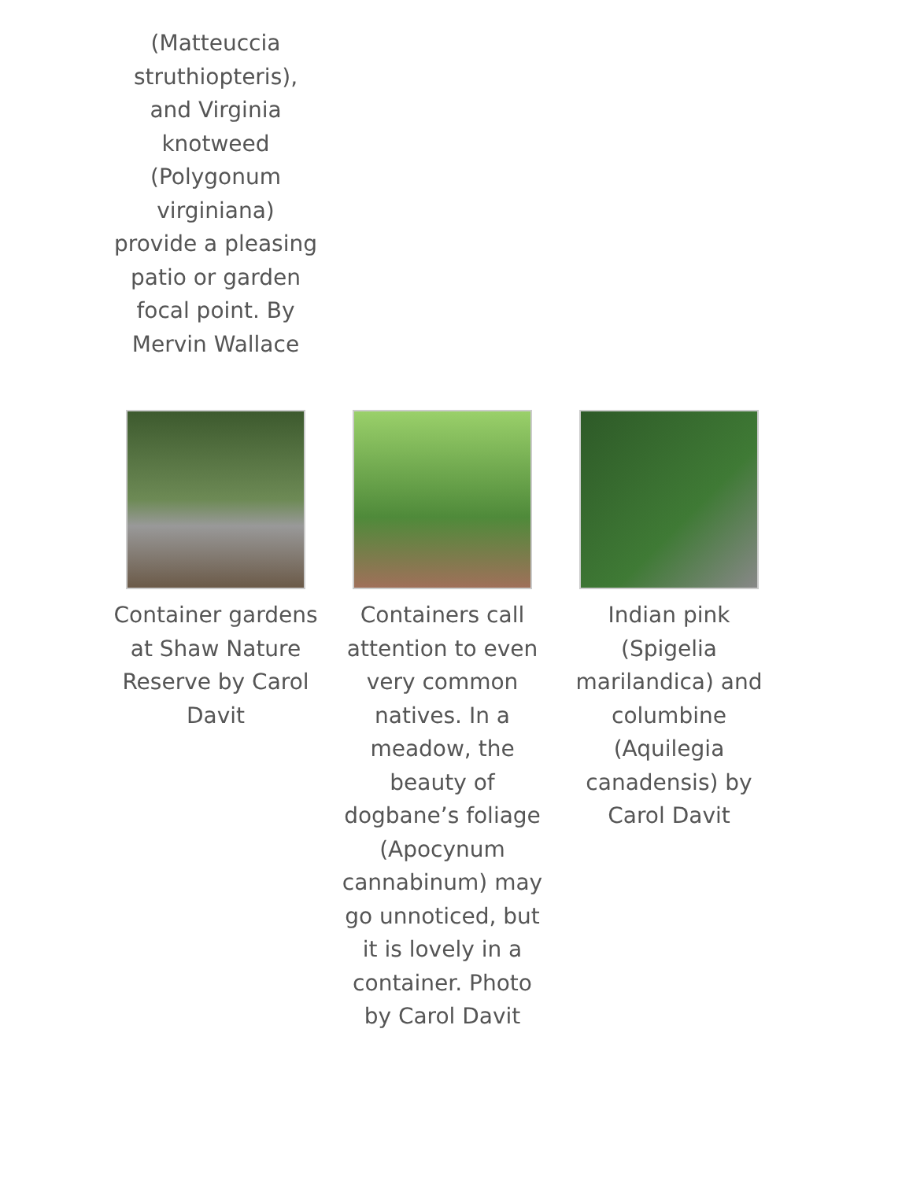(Matteuccia struthiopteris), and Virginia knotweed (Polygonum virginiana) provide a pleasing patio or garden focal point. By Mervin Wallace
Container gardens at Shaw Nature Reserve by Carol Davit
Containers call attention to even very common natives. In a meadow, the beauty of dogbane’s foliage (Apocynum cannabinum) may go unnoticed, but it is lovely in a container. Photo by Carol Davit
Indian pink (Spigelia marilandica) and columbine (Aquilegia canadensis) by Carol Davit